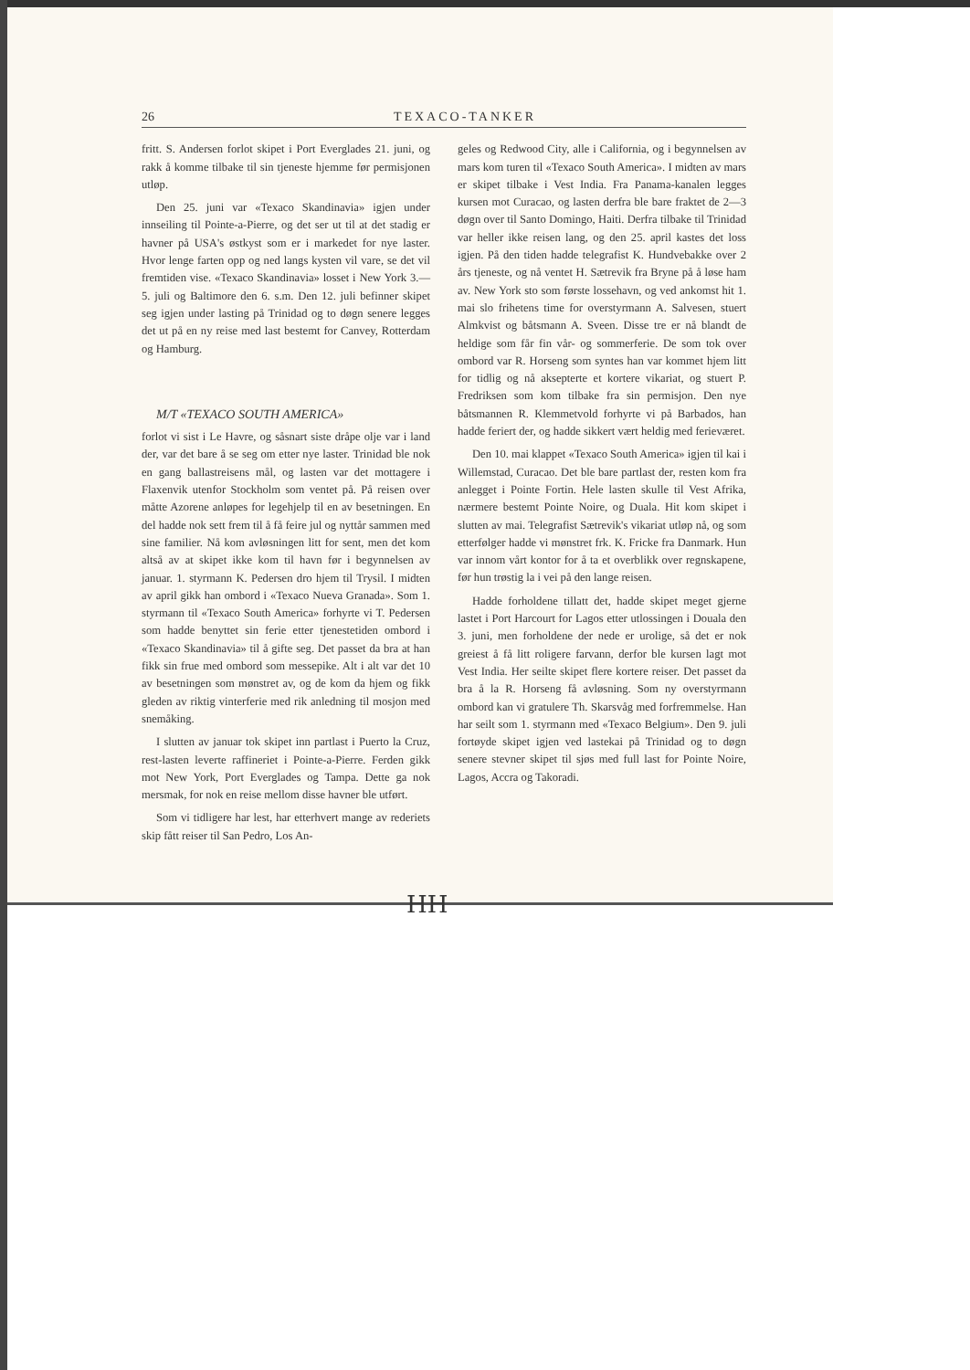26 TEXACO-TANKER
fritt. S. Andersen forlot skipet i Port Everglades 21. juni, og rakk å komme tilbake til sin tjeneste hjemme før permisjonen utløp.
Den 25. juni var «Texaco Skandinavia» igjen under innseiling til Pointe-a-Pierre, og det ser ut til at det stadig er havner på USA's østkyst som er i markedet for nye laster. Hvor lenge farten opp og ned langs kysten vil vare, se det vil fremtiden vise. «Texaco Skandinavia» losset i New York 3.—5. juli og Baltimore den 6. s.m. Den 12. juli befinner skipet seg igjen under lasting på Trinidad og to døgn senere legges det ut på en ny reise med last bestemt for Canvey, Rotterdam og Hamburg.
M/T «TEXACO SOUTH AMERICA»
forlot vi sist i Le Havre, og såsnart siste dråpe olje var i land der, var det bare å se seg om etter nye laster. Trinidad ble nok en gang ballastreisens mål, og lasten var det mottagere i Flaxenvik utenfor Stockholm som ventet på. På reisen over måtte Azorene anløpes for legehjelp til en av besetningen. En del hadde nok sett frem til å få feire jul og nyttår sammen med sine familier. Nå kom avløsningen litt for sent, men det kom altså av at skipet ikke kom til havn før i begynnelsen av januar. 1. styrmann K. Pedersen dro hjem til Trysil. I midten av april gikk han ombord i «Texaco Nueva Granada». Som 1. styrmann til «Texaco South America» forhyrte vi T. Pedersen som hadde benyttet sin ferie etter tjenestetiden ombord i «Texaco Skandinavia» til å gifte seg. Det passet da bra at han fikk sin frue med ombord som messepike. Alt i alt var det 10 av besetningen som mønstret av, og de kom da hjem og fikk gleden av riktig vinterferie med rik anledning til mosjon med snemåking.
I slutten av januar tok skipet inn partlast i Puerto la Cruz, rest-lasten leverte raffineriet i Pointe-a-Pierre. Ferden gikk mot New York, Port Everglades og Tampa. Dette ga nok mersmak, for nok en reise mellom disse havner ble utført.
Som vi tidligere har lest, har etterhvert mange av rederiets skip fått reiser til San Pedro, Los An-
geles og Redwood City, alle i California, og i begynnelsen av mars kom turen til «Texaco South America». I midten av mars er skipet tilbake i Vest India. Fra Panama-kanalen legges kursen mot Curacao, og lasten derfra ble bare fraktet de 2—3 døgn over til Santo Domingo, Haiti. Derfra tilbake til Trinidad var heller ikke reisen lang, og den 25. april kastes det loss igjen. På den tiden hadde telegrafist K. Hundvebakke over 2 års tjeneste, og nå ventet H. Sætrevik fra Bryne på å løse ham av. New York sto som første lossehavn, og ved ankomst hit 1. mai slo frihetens time for overstyrmann A. Salvesen, stuert Almkvist og båtsmann A. Sveen. Disse tre er nå blandt de heldige som får fin vår- og sommerferie. De som tok over ombord var R. Horseng som syntes han var kommet hjem litt for tidlig og nå aksepterte et kortere vikariat, og stuert P. Fredriksen som kom tilbake fra sin permisjon. Den nye båtsmannen R. Klemmetvold forhyrte vi på Barbados, han hadde feriert der, og hadde sikkert vært heldig med ferieværet.
Den 10. mai klappet «Texaco South America» igjen til kai i Willemstad, Curacao. Det ble bare partlast der, resten kom fra anlegget i Pointe Fortin. Hele lasten skulle til Vest Afrika, nærmere bestemt Pointe Noire, og Duala. Hit kom skipet i slutten av mai. Telegrafist Sætrevik's vikariat utløp nå, og som etterfølger hadde vi mønstret frk. K. Fricke fra Danmark. Hun var innom vårt kontor for å ta et overblikk over regnskapene, før hun trøstig la i vei på den lange reisen.
Hadde forholdene tillatt det, hadde skipet meget gjerne lastet i Port Harcourt for Lagos etter utlossingen i Douala den 3. juni, men forholdene der nede er urolige, så det er nok greiest å få litt roligere farvann, derfor ble kursen lagt mot Vest India. Her seilte skipet flere kortere reiser. Det passet da bra å la R. Horseng få avløsning. Som ny overstyrmann ombord kan vi gratulere Th. Skarsvåg med forfremmelse. Han har seilt som 1. styrmann med «Texaco Belgium». Den 9. juli fortøyde skipet igjen ved lastekai på Trinidad og to døgn senere stevner skipet til sjøs med full last for Pointe Noire, Lagos, Accra og Takoradi.
HH